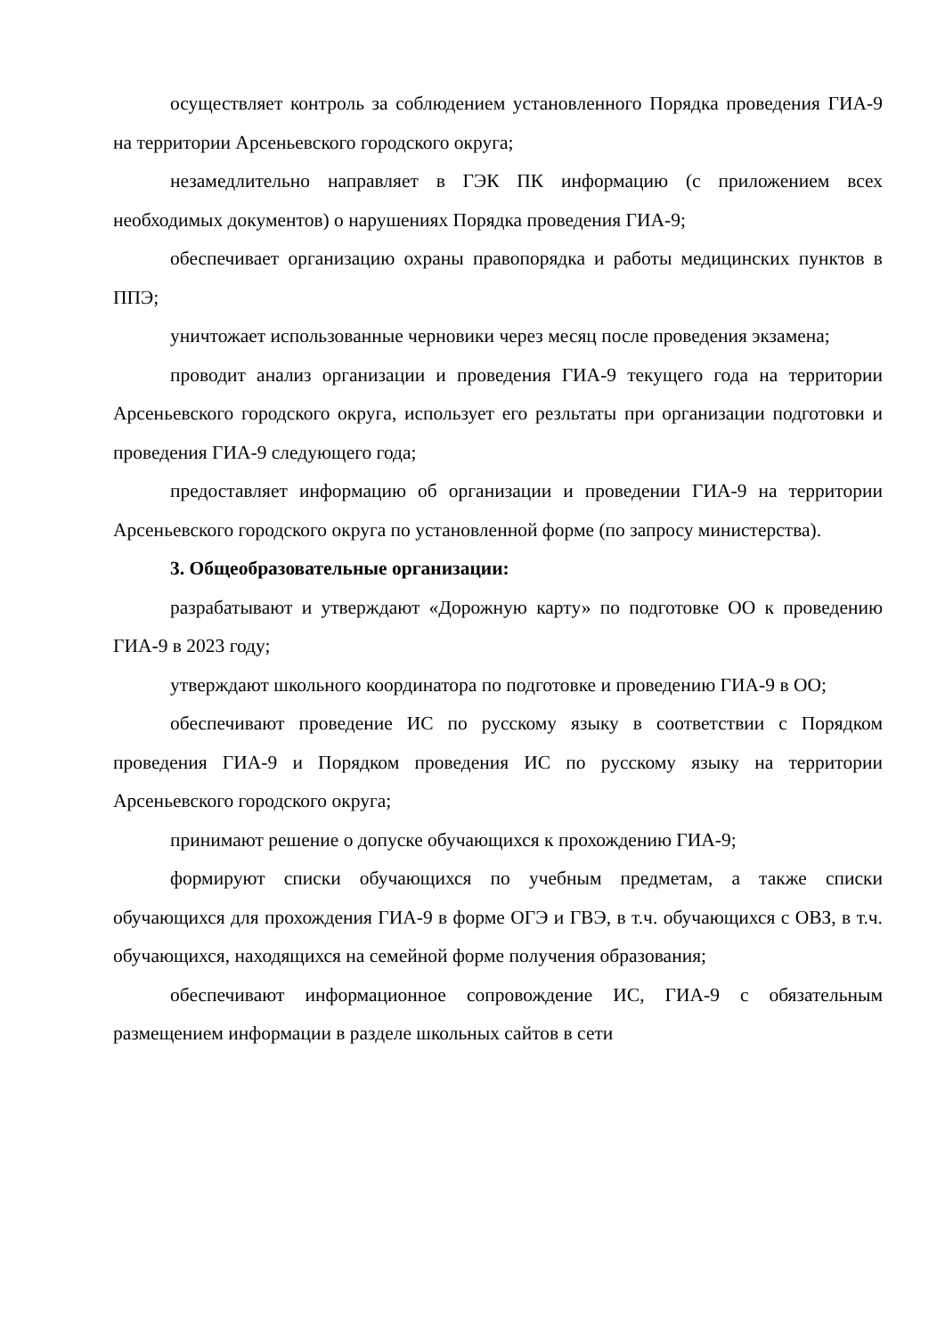осуществляет контроль за соблюдением установленного Порядка проведения ГИА-9 на территории Арсеньевского городского округа;
незамедлительно направляет в ГЭК ПК информацию (с приложением всех необходимых документов) о нарушениях Порядка проведения ГИА-9;
обеспечивает организацию охраны правопорядка и работы медицинских пунктов в ППЭ;
уничтожает использованные черновики через месяц после проведения экзамена;
проводит анализ организации и проведения ГИА-9 текущего года на территории Арсеньевского городского округа, использует его резльтаты при организации подготовки и проведения ГИА-9 следующего года;
предоставляет информацию об организации и проведении ГИА-9 на территории Арсеньевского городского округа по установленной форме (по запросу министерства).
3. Общеобразовательные организации:
разрабатывают и утверждают «Дорожную карту» по подготовке ОО к проведению ГИА-9 в 2023 году;
утверждают школьного координатора по подготовке и проведению ГИА-9 в ОО;
обеспечивают проведение ИС по русскому языку в соответствии с Порядком проведения ГИА-9 и Порядком проведения ИС по русскому языку на территории Арсеньевского городского округа;
принимают решение о допуске обучающихся к прохождению ГИА-9;
формируют списки обучающихся по учебным предметам, а также списки обучающихся для прохождения ГИА-9 в форме ОГЭ и ГВЭ, в т.ч. обучающихся с ОВЗ, в т.ч. обучающихся, находящихся на семейной форме получения образования;
обеспечивают информационное сопровождение ИС, ГИА-9 с обязательным размещением информации в разделе школьных сайтов в сети